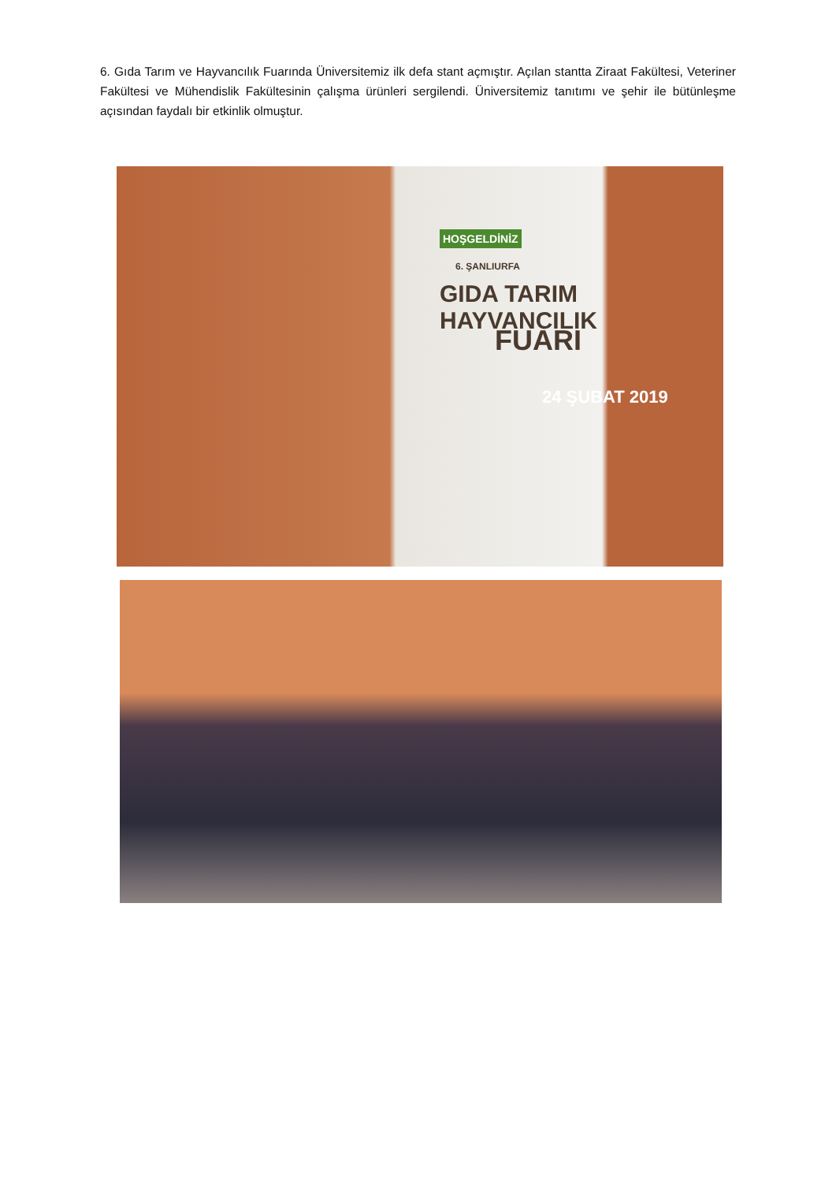6. Gıda Tarım ve Hayvancılık Fuarında Üniversitemiz ilk defa stant açmıştır. Açılan stantta Ziraat Fakültesi, Veteriner Fakültesi ve Mühendislik Fakültesinin çalışma ürünleri sergilendi. Üniversitemiz tanıtımı ve şehir ile bütünleşme açısından faydalı bir etkinlik olmuştur.
HOŞGELDİNİZ
6. ŞANLIURFA
GIDA TARIM HAYVANCILIK
FUARI
24 ŞUBAT 2019